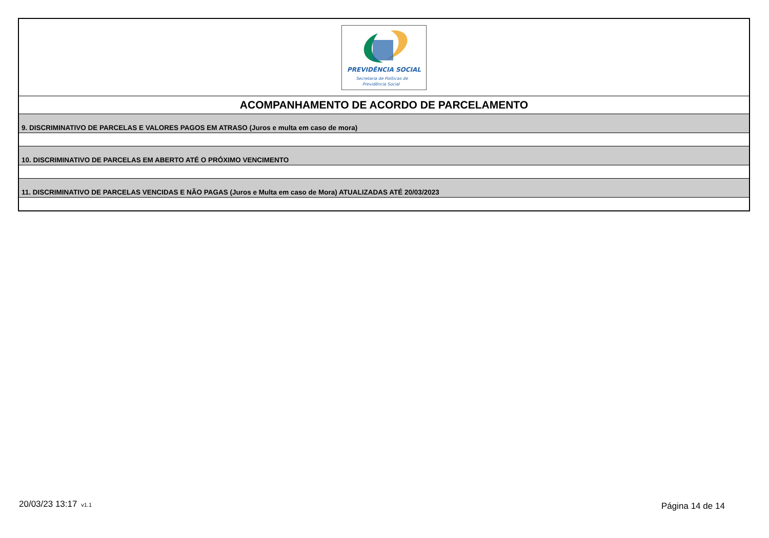| PREVIDÊNCIA SOCIAL Secretaria de Políticas de Previdência Social |
| ACOMPANHAMENTO DE ACORDO DE PARCELAMENTO |
| 9. DISCRIMINATIVO DE PARCELAS E VALORES PAGOS EM ATRASO (Juros e multa em caso de mora) |
| 10. DISCRIMINATIVO DE PARCELAS EM ABERTO ATÉ O PRÓXIMO VENCIMENTO |
| 11. DISCRIMINATIVO DE PARCELAS VENCIDAS E NÃO PAGAS (Juros e Multa em caso de Mora) ATUALIZADAS ATÉ 20/03/2023 |
20/03/23 13:17 v1.1 Página 14 de 14